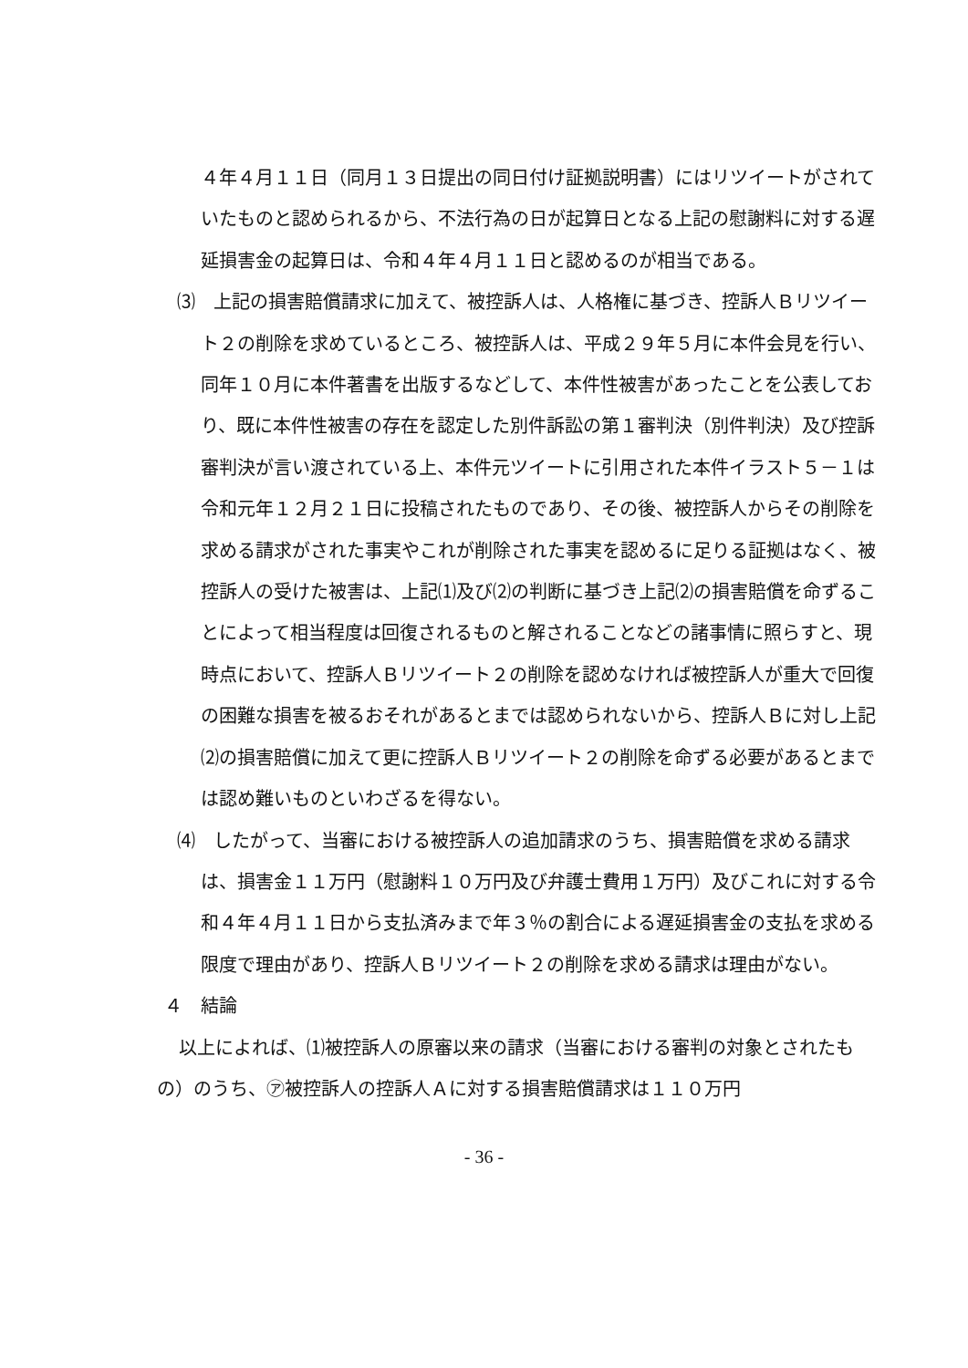４年４月１１日（同月１３日提出の同日付け証拠説明書）にはリツイートがされていたものと認められるから、不法行為の日が起算日となる上記の慰謝料に対する遅延損害金の起算日は、令和４年４月１１日と認めるのが相当である。
⑶　上記の損害賠償請求に加えて、被控訴人は、人格権に基づき、控訴人Ｂリツイート２の削除を求めているところ、被控訴人は、平成２９年５月に本件会見を行い、同年１０月に本件著書を出版するなどして、本件性被害があったことを公表しており、既に本件性被害の存在を認定した別件訴訟の第１審判決（別件判決）及び控訴審判決が言い渡されている上、本件元ツイートに引用された本件イラスト５－１は令和元年１２月２１日に投稿されたものであり、その後、被控訴人からその削除を求める請求がされた事実やこれが削除された事実を認めるに足りる証拠はなく、被控訴人の受けた被害は、上記⑴及び⑵の判断に基づき上記⑵の損害賠償を命ずることによって相当程度は回復されるものと解されることなどの諸事情に照らすと、現時点において、控訴人Ｂリツイート２の削除を認めなければ被控訴人が重大で回復の困難な損害を被るおそれがあるとまでは認められないから、控訴人Ｂに対し上記⑵の損害賠償に加えて更に控訴人Ｂリツイート２の削除を命ずる必要があるとまでは認め難いものといわざるを得ない。
⑷　したがって、当審における被控訴人の追加請求のうち、損害賠償を求める請求は、損害金１１万円（慰謝料１０万円及び弁護士費用１万円）及びこれに対する令和４年４月１１日から支払済みまで年３％の割合による遅延損害金の支払を求める限度で理由があり、控訴人Ｂリツイート２の削除を求める請求は理由がない。
４　結論
以上によれば、⑴被控訴人の原審以来の請求（当審における審判の対象とされたもの）のうち、㋐被控訴人の控訴人Ａに対する損害賠償請求は１１０万円
- 36 -